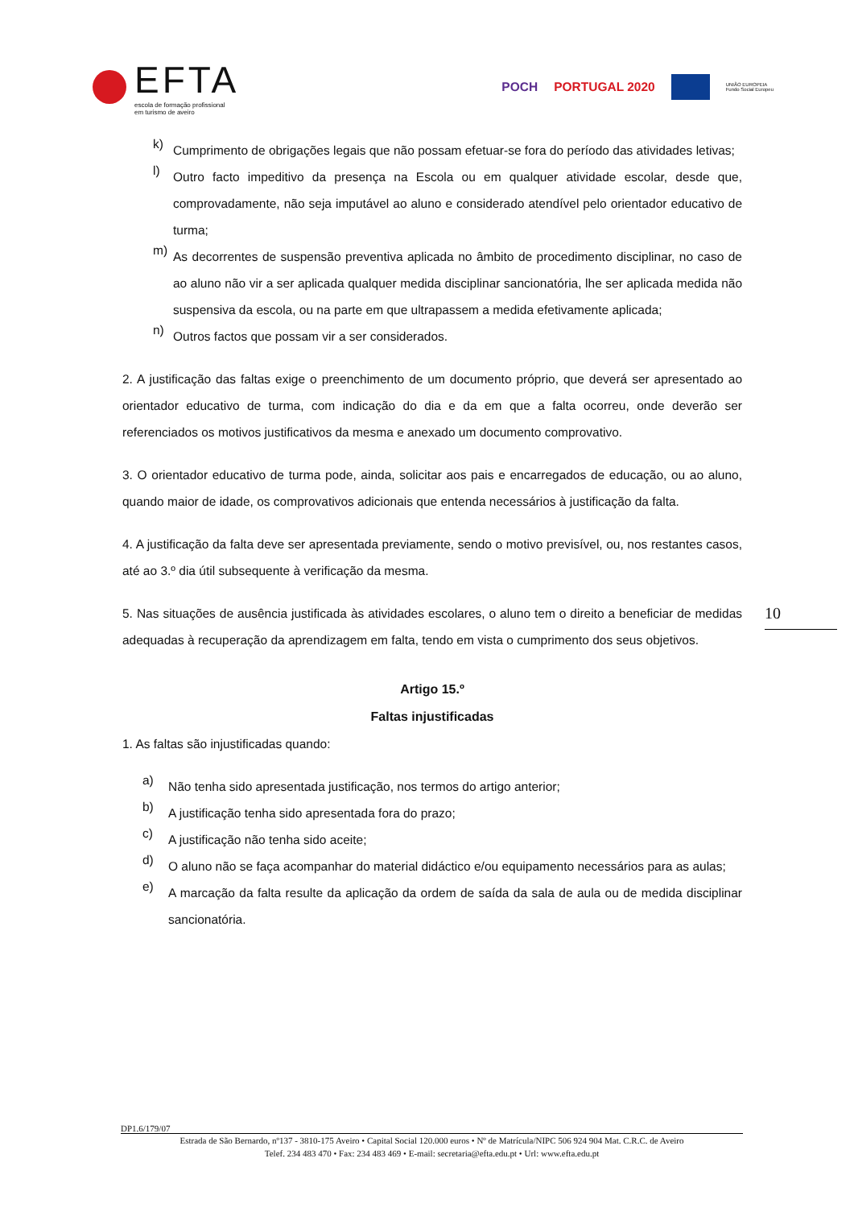EFTA
escola de formação profissional
em turismo de aveiro
POCH PORTUGAL 2020
UNIÃO EUROPEIA
Fundo Social Europeu
k)
Cumprimento de obrigações legais que não possam efetuar-se fora do período das atividades letivas;
l)
Outro facto impeditivo da presença na Escola ou em qualquer atividade escolar, desde que, comprovadamente, não seja imputável ao aluno e considerado atendível pelo orientador educativo de turma;
m)
As decorrentes de suspensão preventiva aplicada no âmbito de procedimento disciplinar, no caso de ao aluno não vir a ser aplicada qualquer medida disciplinar sancionatória, lhe ser aplicada medida não suspensiva da escola, ou na parte em que ultrapassem a medida efetivamente aplicada;
n)
Outros factos que possam vir a ser considerados.
2. A justificação das faltas exige o preenchimento de um documento próprio, que deverá ser apresentado ao orientador educativo de turma, com indicação do dia e da em que a falta ocorreu, onde deverão ser referenciados os motivos justificativos da mesma e anexado um documento comprovativo.
3. O orientador educativo de turma pode, ainda, solicitar aos pais e encarregados de educação, ou ao aluno, quando maior de idade, os comprovativos adicionais que entenda necessários à justificação da falta.
4. A justificação da falta deve ser apresentada previamente, sendo o motivo previsível, ou, nos restantes casos, até ao 3.º dia útil subsequente à verificação da mesma.
5. Nas situações de ausência justificada às atividades escolares, o aluno tem o direito a beneficiar de medidas adequadas à recuperação da aprendizagem em falta, tendo em vista o cumprimento dos seus objetivos.
Artigo 15.º
Faltas injustificadas
1. As faltas são injustificadas quando:
a)
Não tenha sido apresentada justificação, nos termos do artigo anterior;
b)
A justificação tenha sido apresentada fora do prazo;
c)
A justificação não tenha sido aceite;
d)
O aluno não se faça acompanhar do material didáctico e/ou equipamento necessários para as aulas;
e)
A marcação da falta resulte da aplicação da ordem de saída da sala de aula ou de medida disciplinar sancionatória.
10
DP1.6/179/07
Estrada de São Bernardo, nº137 - 3810-175 Aveiro • Capital Social 120.000 euros • Nº de Matrícula/NIPC 506 924 904 Mat. C.R.C. de Aveiro
Telef. 234 483 470 • Fax: 234 483 469 • E-mail: secretaria@efta.edu.pt • Url: www.efta.edu.pt